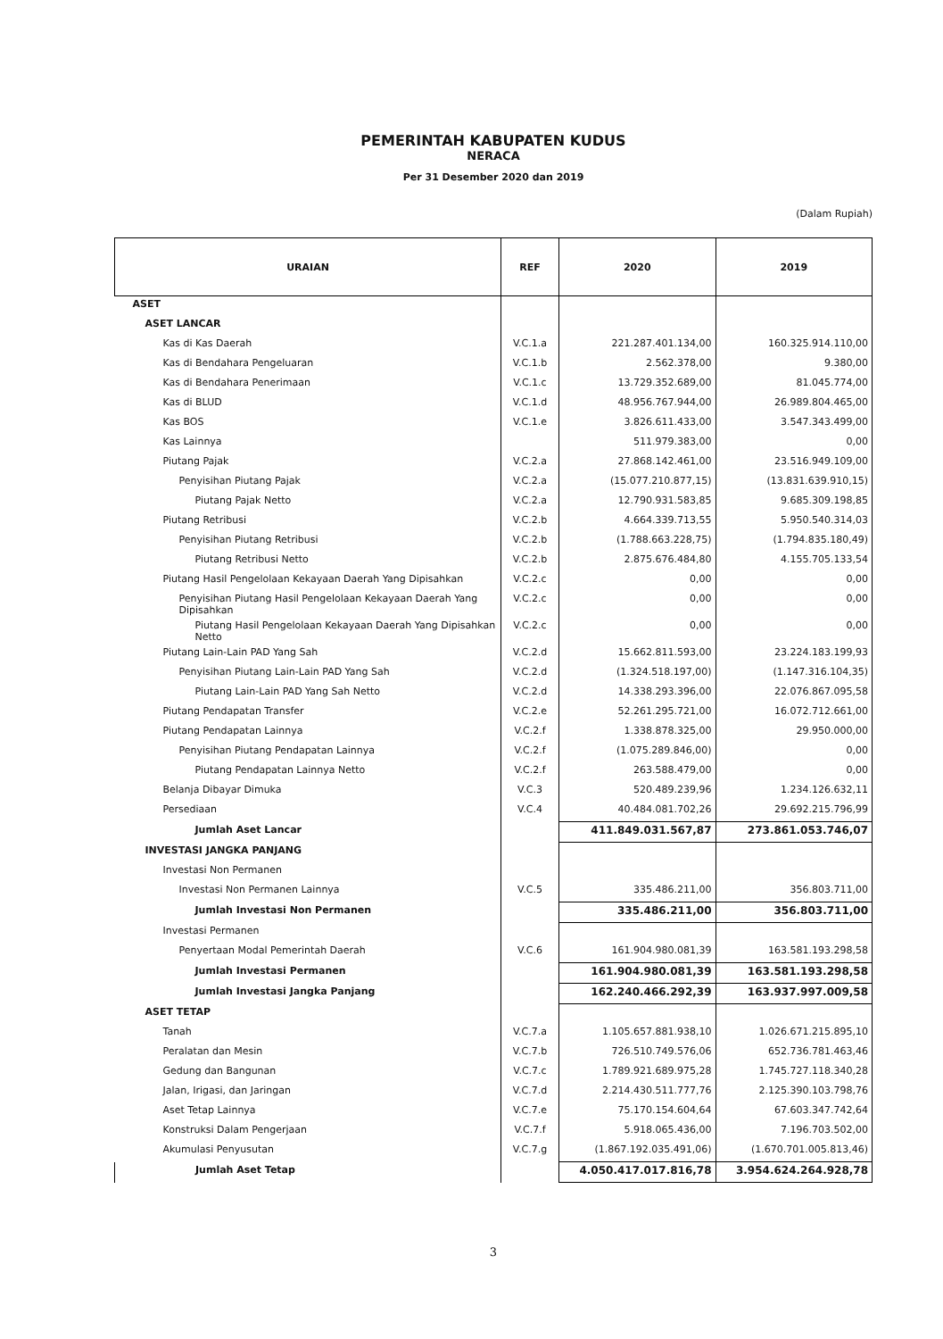PEMERINTAH KABUPATEN KUDUS
NERACA
Per 31 Desember 2020 dan 2019
(Dalam Rupiah)
| URAIAN | REF | 2020 | 2019 |
| --- | --- | --- | --- |
| ASET | | | |
| ASET LANCAR | | | |
| Kas di Kas Daerah | V.C.1.a | 221.287.401.134,00 | 160.325.914.110,00 |
| Kas di Bendahara Pengeluaran | V.C.1.b | 2.562.378,00 | 9.380,00 |
| Kas di Bendahara Penerimaan | V.C.1.c | 13.729.352.689,00 | 81.045.774,00 |
| Kas di BLUD | V.C.1.d | 48.956.767.944,00 | 26.989.804.465,00 |
| Kas BOS | V.C.1.e | 3.826.611.433,00 | 3.547.343.499,00 |
| Kas Lainnya | | 511.979.383,00 | 0,00 |
| Piutang Pajak | V.C.2.a | 27.868.142.461,00 | 23.516.949.109,00 |
| Penyisihan Piutang Pajak | V.C.2.a | (15.077.210.877,15) | (13.831.639.910,15) |
| Piutang Pajak Netto | V.C.2.a | 12.790.931.583,85 | 9.685.309.198,85 |
| Piutang Retribusi | V.C.2.b | 4.664.339.713,55 | 5.950.540.314,03 |
| Penyisihan Piutang Retribusi | V.C.2.b | (1.788.663.228,75) | (1.794.835.180,49) |
| Piutang Retribusi Netto | V.C.2.b | 2.875.676.484,80 | 4.155.705.133,54 |
| Piutang Hasil Pengelolaan Kekayaan Daerah Yang Dipisahkan | V.C.2.c | 0,00 | 0,00 |
| Penyisihan Piutang Hasil Pengelolaan Kekayaan Daerah Yang Dipisahkan | V.C.2.c | 0,00 | 0,00 |
| Piutang Hasil Pengelolaan Kekayaan Daerah Yang Dipisahkan Netto | V.C.2.c | 0,00 | 0,00 |
| Piutang Lain-Lain PAD Yang Sah | V.C.2.d | 15.662.811.593,00 | 23.224.183.199,93 |
| Penyisihan Piutang Lain-Lain PAD Yang Sah | V.C.2.d | (1.324.518.197,00) | (1.147.316.104,35) |
| Piutang Lain-Lain PAD Yang Sah Netto | V.C.2.d | 14.338.293.396,00 | 22.076.867.095,58 |
| Piutang Pendapatan Transfer | V.C.2.e | 52.261.295.721,00 | 16.072.712.661,00 |
| Piutang Pendapatan Lainnya | V.C.2.f | 1.338.878.325,00 | 29.950.000,00 |
| Penyisihan Piutang Pendapatan Lainnya | V.C.2.f | (1.075.289.846,00) | 0,00 |
| Piutang Pendapatan Lainnya Netto | V.C.2.f | 263.588.479,00 | 0,00 |
| Belanja Dibayar Dimuka | V.C.3 | 520.489.239,96 | 1.234.126.632,11 |
| Persediaan | V.C.4 | 40.484.081.702,26 | 29.692.215.796,99 |
| Jumlah Aset Lancar | | 411.849.031.567,87 | 273.861.053.746,07 |
| INVESTASI JANGKA PANJANG | | | |
| Investasi Non Permanen | | | |
| Investasi Non Permanen Lainnya | V.C.5 | 335.486.211,00 | 356.803.711,00 |
| Jumlah Investasi Non Permanen | | 335.486.211,00 | 356.803.711,00 |
| Investasi Permanen | | | |
| Penyertaan Modal Pemerintah Daerah | V.C.6 | 161.904.980.081,39 | 163.581.193.298,58 |
| Jumlah Investasi Permanen | | 161.904.980.081,39 | 163.581.193.298,58 |
| Jumlah Investasi Jangka Panjang | | 162.240.466.292,39 | 163.937.997.009,58 |
| ASET TETAP | | | |
| Tanah | V.C.7.a | 1.105.657.881.938,10 | 1.026.671.215.895,10 |
| Peralatan dan Mesin | V.C.7.b | 726.510.749.576,06 | 652.736.781.463,46 |
| Gedung dan Bangunan | V.C.7.c | 1.789.921.689.975,28 | 1.745.727.118.340,28 |
| Jalan, Irigasi, dan Jaringan | V.C.7.d | 2.214.430.511.777,76 | 2.125.390.103.798,76 |
| Aset Tetap Lainnya | V.C.7.e | 75.170.154.604,64 | 67.603.347.742,64 |
| Konstruksi Dalam Pengerjaan | V.C.7.f | 5.918.065.436,00 | 7.196.703.502,00 |
| Akumulasi Penyusutan | V.C.7.g | (1.867.192.035.491,06) | (1.670.701.005.813,46) |
| Jumlah Aset Tetap | | 4.050.417.017.816,78 | 3.954.624.264.928,78 |
3